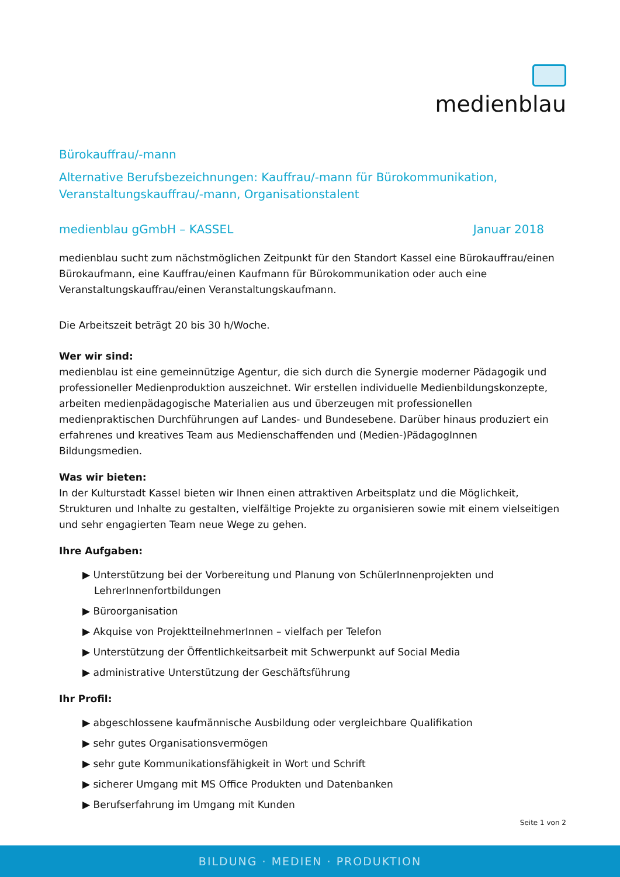medienblau
Bürokauffrau/-mann
Alternative Berufsbezeichnungen: Kauffrau/-mann für Bürokommunikation, Veranstaltungskauffrau/-mann, Organisationstalent
medienblau gGmbH – KASSEL Januar 2018
medienblau sucht zum nächstmöglichen Zeitpunkt für den Standort Kassel eine Bürokauffrau/einen Bürokaufmann, eine Kauffrau/einen Kaufmann für Bürokommunikation oder auch eine Veranstaltungskauffrau/einen Veranstaltungskaufmann.
Die Arbeitszeit beträgt 20 bis 30 h/Woche.
Wer wir sind:
medienblau ist eine gemeinnützige Agentur, die sich durch die Synergie moderner Pädagogik und professioneller Medienproduktion auszeichnet. Wir erstellen individuelle Medienbildungskonzepte, arbeiten medienpädagogische Materialien aus und überzeugen mit professionellen medienpraktischen Durchführungen auf Landes- und Bundesebene. Darüber hinaus produziert ein erfahrenes und kreatives Team aus Medienschaffenden und (Medien-)PädagogInnen Bildungsmedien.
Was wir bieten:
In der Kulturstadt Kassel bieten wir Ihnen einen attraktiven Arbeitsplatz und die Möglichkeit, Strukturen und Inhalte zu gestalten, vielfältige Projekte zu organisieren sowie mit einem vielseitigen und sehr engagierten Team neue Wege zu gehen.
Ihre Aufgaben:
▶ Unterstützung bei der Vorbereitung und Planung von SchülerInnenprojekten und LehrerInnenfortbildungen
▶ Büroorganisation
▶ Akquise von ProjektteilnehmerInnen – vielfach per Telefon
▶ Unterstützung der Öffentlichkeitsarbeit mit Schwerpunkt auf Social Media
▶ administrative Unterstützung der Geschäftsführung
Ihr Profil:
▶ abgeschlossene kaufmännische Ausbildung oder vergleichbare Qualifikation
▶ sehr gutes Organisationsvermögen
▶ sehr gute Kommunikationsfähigkeit in Wort und Schrift
▶ sicherer Umgang mit MS Office Produkten und Datenbanken
▶ Berufserfahrung im Umgang mit Kunden
Seite 1 von 2
BILDUNG · MEDIEN · PRODUKTION